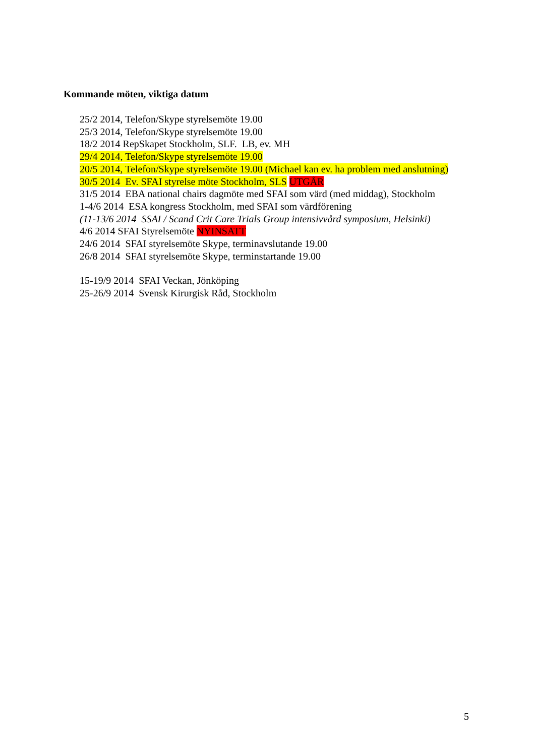Kommande möten, viktiga datum
25/2 2014, Telefon/Skype styrelsemöte 19.00
25/3 2014, Telefon/Skype styrelsemöte 19.00
18/2 2014 RepSkapet Stockholm, SLF. LB, ev. MH
29/4 2014, Telefon/Skype styrelsemöte 19.00
20/5 2014, Telefon/Skype styrelsemöte 19.00 (Michael kan ev. ha problem med anslutning)
30/5 2014 Ev. SFAI styrelse möte Stockholm, SLS UTGÅR
31/5 2014 EBA national chairs dagmöte med SFAI som värd (med middag), Stockholm
1-4/6 2014 ESA kongress Stockholm, med SFAI som värdförening
(11-13/6 2014 SSAI / Scand Crit Care Trials Group intensivvård symposium, Helsinki)
4/6 2014 SFAI Styrelsemöte NYINSATT
24/6 2014 SFAI styrelsemöte Skype, terminavslutande 19.00
26/8 2014 SFAI styrelsemöte Skype, terminstartande 19.00
15-19/9 2014 SFAI Veckan, Jönköping
25-26/9 2014 Svensk Kirurgisk Råd, Stockholm
5